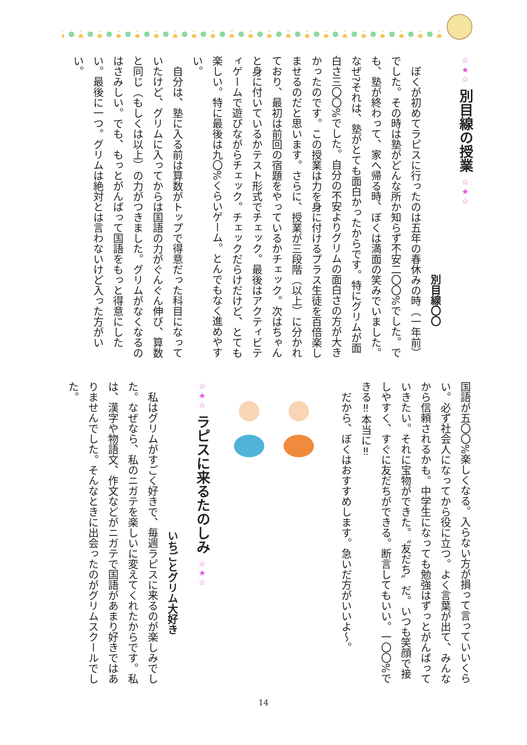☆★☆ 別目線の授業 ☆★☆
別目線〇〇
ぼくが初めてラピスに行ったのは五年の春休みの時（一年前）でした。その時は塾がどんな所か知らず不安二〇〇%でした。でも、塾が終わって、家へ帰る時、ぼくは満面の笑みでいました。なぜ?それは、塾がとても面白かったからです。特にグリムが面白さ三〇〇%でした。自分の不安よりグリムの面白さの方が大きかったのです。この授業は力を身に付けるプラス生徒を百倍楽しませるのだと思います。さらに、授業が三段階（以上）に分かれており、最初は前回の宿題をやっているかチェック。次はちゃんと身に付いているかテスト形式でチェック。最後はアクティビティゲームで遊びながらチェック。チェックだらけだけど、とても楽しい。特に最後は九〇%くらいゲーム。とんでもなく進めやすい。
自分は、塾に入る前は算数がトップで得意だった科目になっていたけど、グリムに入ってからは国語の力がぐんぐん伸び、算数と同じ（もしくは以上）の力がつきました。グリムがなくなるのはさみしい。でも、もっとがんばって国語をもっと得意にしたい。最後に一つ。グリムは絶対とは言わないけど入った方がいい。
国語が五〇〇%楽しくなる。入らない方が損って言っていいくらい。必ず社会人になってから役に立つ。よく言葉が出て、みんなから信頼されるかも。中学生になっても勉強はずっとがんばっていきたい。それに宝物ができた。〝友だち〟だ。いつも笑顔で接しやすく、すぐに友だちができる。断言してもいい。一〇〇%できる‼本当に‼
だから、ぼくはおすすめします。急いだ方がいいよ〜。
☆★☆ ラピスに来るたのしみ ☆★☆
いちごとグリム大好き
私はグリムがすごく好きで、毎週ラピスに来るのが楽しみでした。なぜなら、私のニガテを楽しいに変えてくれたからです。私は、漢字や物語文、作文などがニガテで国語があまり好きではありませんでした。そんなときに出会ったのがグリムスクールでした。
14